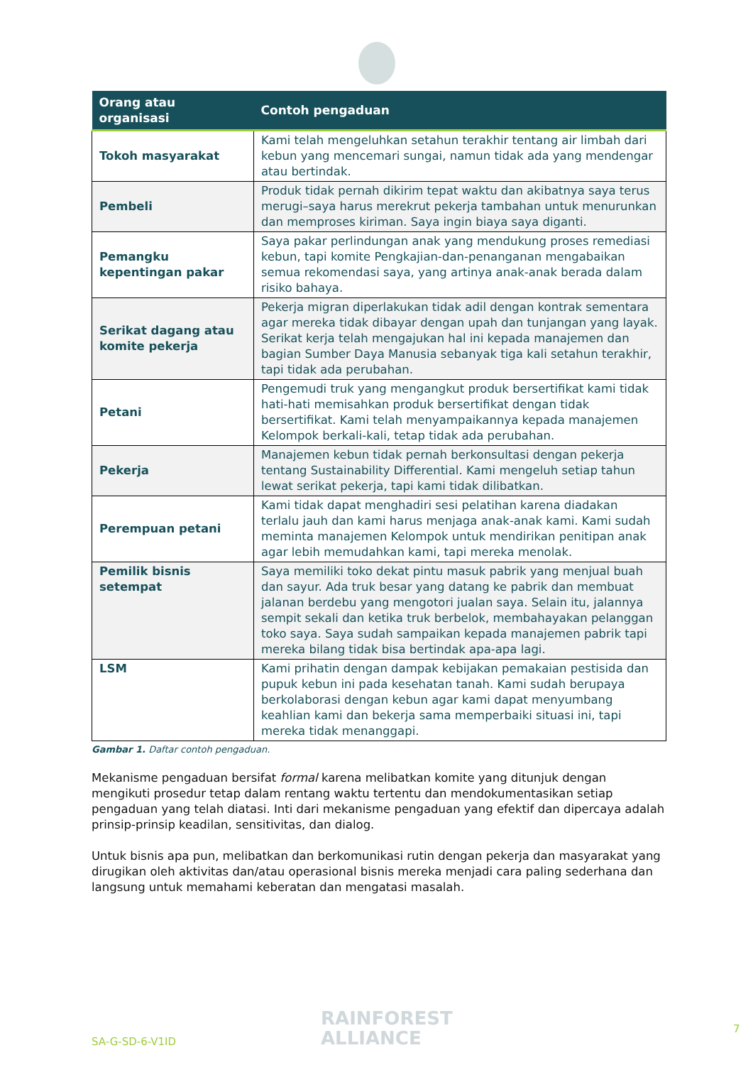| Orang atau organisasi | Contoh pengaduan |
| --- | --- |
| Tokoh masyarakat | Kami telah mengeluhkan setahun terakhir tentang air limbah dari kebun yang mencemari sungai, namun tidak ada yang mendengar atau bertindak. |
| Pembeli | Produk tidak pernah dikirim tepat waktu dan akibatnya saya terus merugi–saya harus merekrut pekerja tambahan untuk menurunkan dan memproses kiriman. Saya ingin biaya saya diganti. |
| Pemangku kepentingan pakar | Saya pakar perlindungan anak yang mendukung proses remediasi kebun, tapi komite Pengkajian-dan-penanganan mengabaikan semua rekomendasi saya, yang artinya anak-anak berada dalam risiko bahaya. |
| Serikat dagang atau komite pekerja | Pekerja migran diperlakukan tidak adil dengan kontrak sementara agar mereka tidak dibayar dengan upah dan tunjangan yang layak. Serikat kerja telah mengajukan hal ini kepada manajemen dan bagian Sumber Daya Manusia sebanyak tiga kali setahun terakhir, tapi tidak ada perubahan. |
| Petani | Pengemudi truk yang mengangkut produk bersertifikat kami tidak hati-hati memisahkan produk bersertifikat dengan tidak bersertifikat. Kami telah menyampaikannya kepada manajemen Kelompok berkali-kali, tetap tidak ada perubahan. |
| Pekerja | Manajemen kebun tidak pernah berkonsultasi dengan pekerja tentang Sustainability Differential. Kami mengeluh setiap tahun lewat serikat pekerja, tapi kami tidak dilibatkan. |
| Perempuan petani | Kami tidak dapat menghadiri sesi pelatihan karena diadakan terlalu jauh dan kami harus menjaga anak-anak kami. Kami sudah meminta manajemen Kelompok untuk mendirikan penitipan anak agar lebih memudahkan kami, tapi mereka menolak. |
| Pemilik bisnis setempat | Saya memiliki toko dekat pintu masuk pabrik yang menjual buah dan sayur. Ada truk besar yang datang ke pabrik dan membuat jalanan berdebu yang mengotori jualan saya. Selain itu, jalannya sempit sekali dan ketika truk berbelok, membahayakan pelanggan toko saya. Saya sudah sampaikan kepada manajemen pabrik tapi mereka bilang tidak bisa bertindak apa-apa lagi. |
| LSM | Kami prihatin dengan dampak kebijakan pemakaian pestisida dan pupuk kebun ini pada kesehatan tanah. Kami sudah berupaya berkolaborasi dengan kebun agar kami dapat menyumbang keahlian kami dan bekerja sama memperbaiki situasi ini, tapi mereka tidak menanggapi. |
Gambar 1. Daftar contoh pengaduan.
Mekanisme pengaduan bersifat formal karena melibatkan komite yang ditunjuk dengan mengikuti prosedur tetap dalam rentang waktu tertentu dan mendokumentasikan setiap pengaduan yang telah diatasi. Inti dari mekanisme pengaduan yang efektif dan dipercaya adalah prinsip-prinsip keadilan, sensitivitas, dan dialog.
Untuk bisnis apa pun, melibatkan dan berkomunikasi rutin dengan pekerja dan masyarakat yang dirugikan oleh aktivitas dan/atau operasional bisnis mereka menjadi cara paling sederhana dan langsung untuk memahami keberatan dan mengatasi masalah.
SA-G-SD-6-V1ID
RAINFOREST
ALLIANCE
7